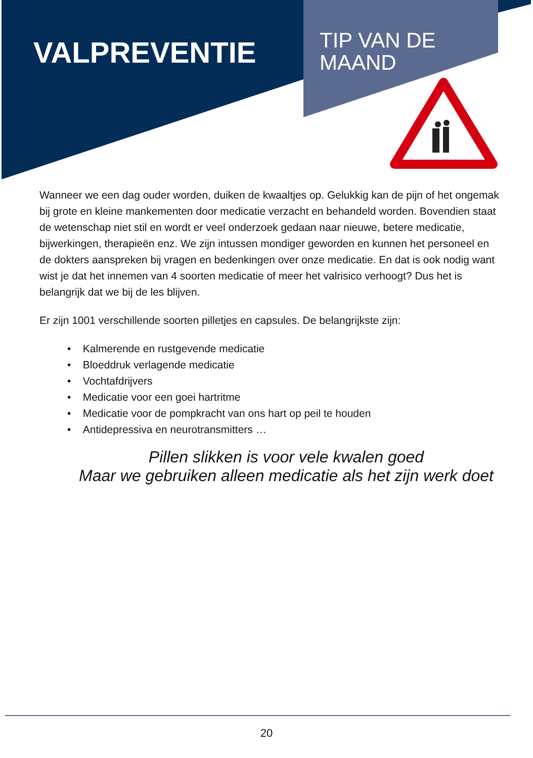VALPREVENTIE
TIP VAN DE
MAAND
Wanneer we een dag ouder worden, duiken de kwaaltjes op. Gelukkig kan de pijn of het ongemak bij grote en kleine mankementen door medicatie verzacht en behandeld worden. Bovendien staat de wetenschap niet stil en wordt er veel onderzoek gedaan naar nieuwe, betere medicatie, bijwerkingen, therapieën enz. We zijn intussen mondiger geworden en kunnen het personeel en de dokters aanspreken bij vragen en bedenkingen over onze medicatie. En dat is ook nodig want wist je dat het innemen van 4 soorten medicatie of meer het valrisico verhoogt? Dus het is belangrijk dat we bij de les blijven.
Er zijn 1001 verschillende soorten pilletjes en capsules. De belangrijkste zijn:
• Kalmerende en rustgevende medicatie
• Bloeddruk verlagende medicatie
• Vochtafdrijvers
• Medicatie voor een goei hartritme
• Medicatie voor de pompkracht van ons hart op peil te houden
• Antidepressiva en neurotransmitters …
Pillen slikken is voor vele kwalen goed
Maar we gebruiken alleen medicatie als het zijn werk doet
20